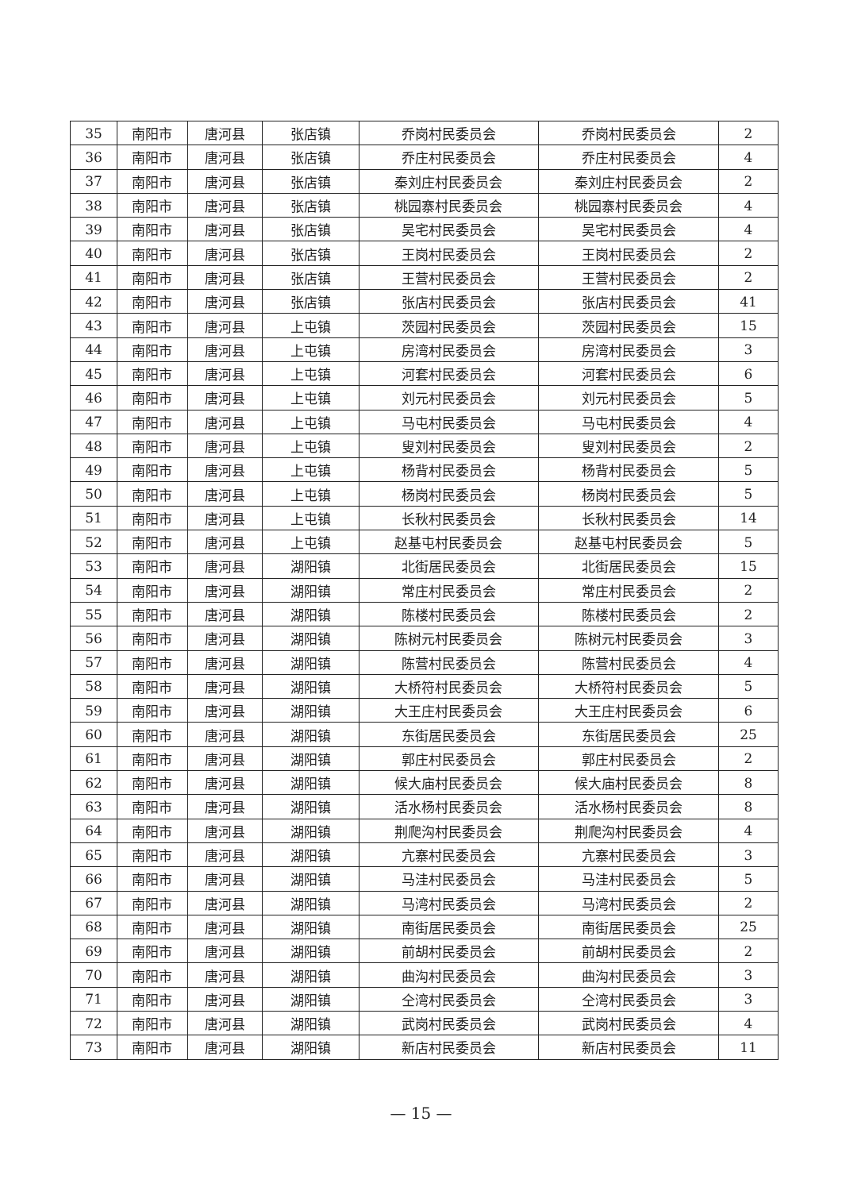| 35 | 南阳市 | 唐河县 | 张店镇 | 乔岗村民委员会 | 乔岗村民委员会 | 2 |
| 36 | 南阳市 | 唐河县 | 张店镇 | 乔庄村民委员会 | 乔庄村民委员会 | 4 |
| 37 | 南阳市 | 唐河县 | 张店镇 | 秦刘庄村民委员会 | 秦刘庄村民委员会 | 2 |
| 38 | 南阳市 | 唐河县 | 张店镇 | 桃园寨村民委员会 | 桃园寨村民委员会 | 4 |
| 39 | 南阳市 | 唐河县 | 张店镇 | 吴宅村民委员会 | 吴宅村民委员会 | 4 |
| 40 | 南阳市 | 唐河县 | 张店镇 | 王岗村民委员会 | 王岗村民委员会 | 2 |
| 41 | 南阳市 | 唐河县 | 张店镇 | 王营村民委员会 | 王营村民委员会 | 2 |
| 42 | 南阳市 | 唐河县 | 张店镇 | 张店村民委员会 | 张店村民委员会 | 41 |
| 43 | 南阳市 | 唐河县 | 上屯镇 | 茨园村民委员会 | 茨园村民委员会 | 15 |
| 44 | 南阳市 | 唐河县 | 上屯镇 | 房湾村民委员会 | 房湾村民委员会 | 3 |
| 45 | 南阳市 | 唐河县 | 上屯镇 | 河套村民委员会 | 河套村民委员会 | 6 |
| 46 | 南阳市 | 唐河县 | 上屯镇 | 刘元村民委员会 | 刘元村民委员会 | 5 |
| 47 | 南阳市 | 唐河县 | 上屯镇 | 马屯村民委员会 | 马屯村民委员会 | 4 |
| 48 | 南阳市 | 唐河县 | 上屯镇 | 叟刘村民委员会 | 叟刘村民委员会 | 2 |
| 49 | 南阳市 | 唐河县 | 上屯镇 | 杨背村民委员会 | 杨背村民委员会 | 5 |
| 50 | 南阳市 | 唐河县 | 上屯镇 | 杨岗村民委员会 | 杨岗村民委员会 | 5 |
| 51 | 南阳市 | 唐河县 | 上屯镇 | 长秋村民委员会 | 长秋村民委员会 | 14 |
| 52 | 南阳市 | 唐河县 | 上屯镇 | 赵基屯村民委员会 | 赵基屯村民委员会 | 5 |
| 53 | 南阳市 | 唐河县 | 湖阳镇 | 北街居民委员会 | 北街居民委员会 | 15 |
| 54 | 南阳市 | 唐河县 | 湖阳镇 | 常庄村民委员会 | 常庄村民委员会 | 2 |
| 55 | 南阳市 | 唐河县 | 湖阳镇 | 陈楼村民委员会 | 陈楼村民委员会 | 2 |
| 56 | 南阳市 | 唐河县 | 湖阳镇 | 陈树元村民委员会 | 陈树元村民委员会 | 3 |
| 57 | 南阳市 | 唐河县 | 湖阳镇 | 陈营村民委员会 | 陈营村民委员会 | 4 |
| 58 | 南阳市 | 唐河县 | 湖阳镇 | 大桥符村民委员会 | 大桥符村民委员会 | 5 |
| 59 | 南阳市 | 唐河县 | 湖阳镇 | 大王庄村民委员会 | 大王庄村民委员会 | 6 |
| 60 | 南阳市 | 唐河县 | 湖阳镇 | 东街居民委员会 | 东街居民委员会 | 25 |
| 61 | 南阳市 | 唐河县 | 湖阳镇 | 郭庄村民委员会 | 郭庄村民委员会 | 2 |
| 62 | 南阳市 | 唐河县 | 湖阳镇 | 候大庙村民委员会 | 候大庙村民委员会 | 8 |
| 63 | 南阳市 | 唐河县 | 湖阳镇 | 活水杨村民委员会 | 活水杨村民委员会 | 8 |
| 64 | 南阳市 | 唐河县 | 湖阳镇 | 荆爬沟村民委员会 | 荆爬沟村民委员会 | 4 |
| 65 | 南阳市 | 唐河县 | 湖阳镇 | 亢寨村民委员会 | 亢寨村民委员会 | 3 |
| 66 | 南阳市 | 唐河县 | 湖阳镇 | 马洼村民委员会 | 马洼村民委员会 | 5 |
| 67 | 南阳市 | 唐河县 | 湖阳镇 | 马湾村民委员会 | 马湾村民委员会 | 2 |
| 68 | 南阳市 | 唐河县 | 湖阳镇 | 南街居民委员会 | 南街居民委员会 | 25 |
| 69 | 南阳市 | 唐河县 | 湖阳镇 | 前胡村民委员会 | 前胡村民委员会 | 2 |
| 70 | 南阳市 | 唐河县 | 湖阳镇 | 曲沟村民委员会 | 曲沟村民委员会 | 3 |
| 71 | 南阳市 | 唐河县 | 湖阳镇 | 仝湾村民委员会 | 仝湾村民委员会 | 3 |
| 72 | 南阳市 | 唐河县 | 湖阳镇 | 武岗村民委员会 | 武岗村民委员会 | 4 |
| 73 | 南阳市 | 唐河县 | 湖阳镇 | 新店村民委员会 | 新店村民委员会 | 11 |
— 15 —